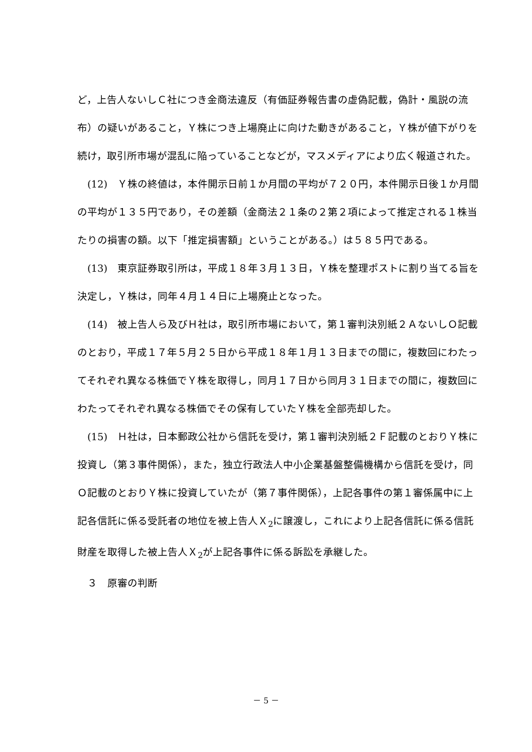ど，上告人ないしＣ社につき金商法違反（有価証券報告書の虚偽記載，偽計・風説の流布）の疑いがあること，Ｙ株につき上場廃止に向けた動きがあること，Ｙ株が値下がりを続け，取引所市場が混乱に陥っていることなどが，マスメディアにより広く報道された。
(12)　Ｙ株の終値は，本件開示日前１か月間の平均が７２０円，本件開示日後１か月間の平均が１３５円であり，その差額（金商法２１条の２第２項によって推定される１株当たりの損害の額。以下「推定損害額」ということがある。）は５８５円である。
(13)　東京証券取引所は，平成１８年３月１３日，Ｙ株を整理ポストに割り当てる旨を決定し，Ｙ株は，同年４月１４日に上場廃止となった。
(14)　被上告人ら及びＨ社は，取引所市場において，第１審判決別紙２ＡないしＯ記載のとおり，平成１７年５月２５日から平成１８年１月１３日までの間に，複数回にわたってそれぞれ異なる株価でＹ株を取得し，同月１７日から同月３１日までの間に，複数回にわたってそれぞれ異なる株価でその保有していたＹ株を全部売却した。
(15)　Ｈ社は，日本郵政公社から信託を受け，第１審判決別紙２Ｆ記載のとおりＹ株に投資し（第３事件関係），また，独立行政法人中小企業基盤整備機構から信託を受け，同Ｏ記載のとおりＹ株に投資していたが（第７事件関係），上記各事件の第１審係属中に上記各信託に係る受託者の地位を被上告人Ｘ<sub>2</sub>に譲渡し，これにより上記各信託に係る信託財産を取得した被上告人Ｘ<sub>2</sub>が上記各事件に係る訴訟を承継した。
３　原審の判断
－ 5 －